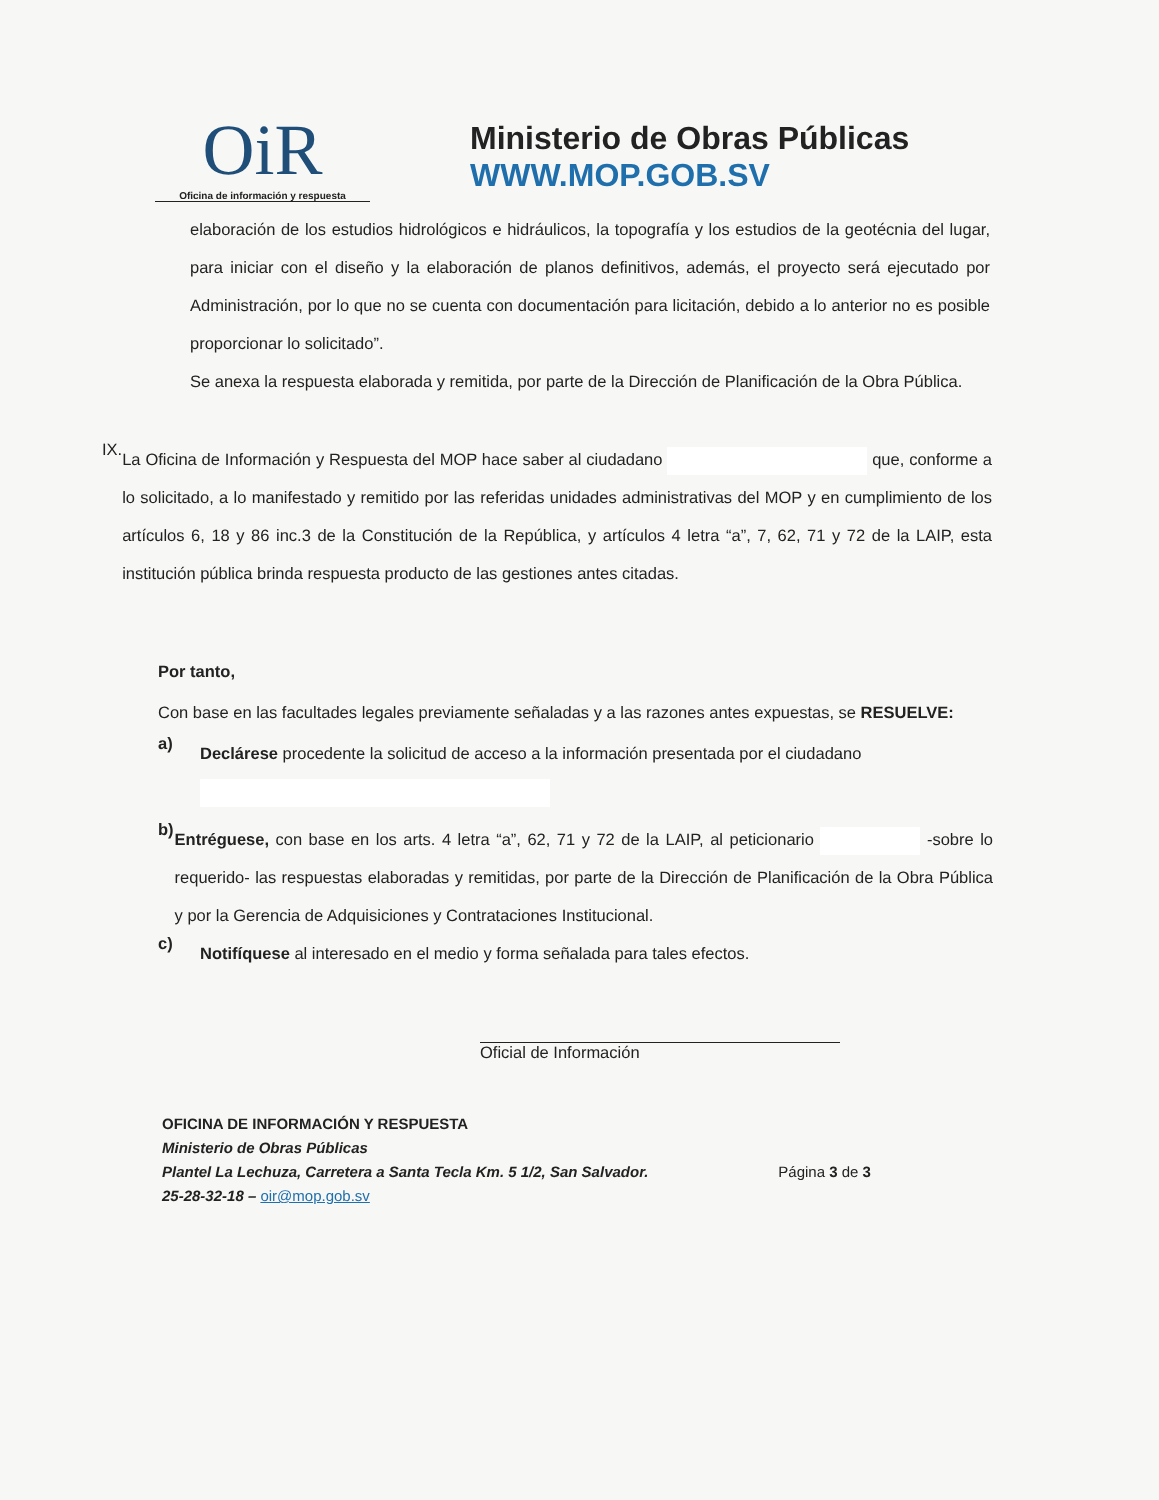OiR
Oficina de información y respuesta
Ministerio de Obras Públicas
WWW.MOP.GOB.SV
elaboración de los estudios hidrológicos e hidráulicos, la topografía y los estudios de la geotécnia del lugar, para iniciar con el diseño y la elaboración de planos definitivos, además, el proyecto será ejecutado por Administración, por lo que no se cuenta con documentación para licitación, debido a lo anterior no es posible proporcionar lo solicitado”.
Se anexa la respuesta elaborada y remitida, por parte de la Dirección de Planificación de la Obra Pública.
IX.
La Oficina de Información y Respuesta del MOP hace saber al ciudadano que, conforme a lo solicitado, a lo manifestado y remitido por las referidas unidades administrativas del MOP y en cumplimiento de los artículos 6, 18 y 86 inc.3 de la Constitución de la República, y artículos 4 letra “a”, 7, 62, 71 y 72 de la LAIP, esta institución pública brinda respuesta producto de las gestiones antes citadas.
Por tanto,
Con base en las facultades legales previamente señaladas y a las razones antes expuestas, se RESUELVE:
a)
Declárese procedente la solicitud de acceso a la información presentada por el ciudadano
b)
Entréguese, con base en los arts. 4 letra “a”, 62, 71 y 72 de la LAIP, al peticionario -sobre lo requerido- las respuestas elaboradas y remitidas, por parte de la Dirección de Planificación de la Obra Pública y por la Gerencia de Adquisiciones y Contrataciones Institucional.
c)
Notifíquese al interesado en el medio y forma señalada para tales efectos.
Oficial de Información
OFICINA DE INFORMACIÓN Y RESPUESTA
Ministerio de Obras Públicas
Plantel La Lechuza, Carretera a Santa Tecla Km. 5 1/2, San Salvador.
25-28-32-18 – oir@mop.gob.sv
Página 3 de 3